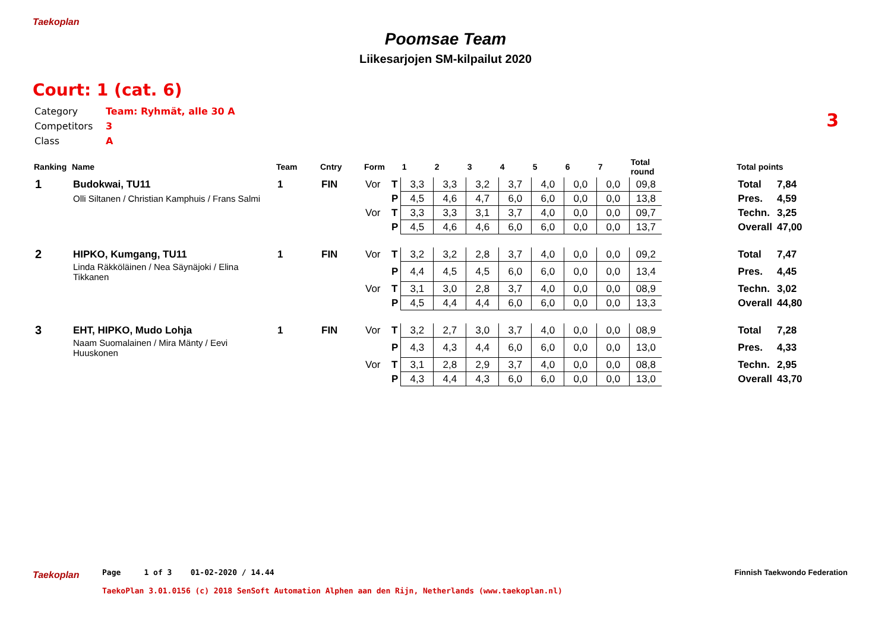Taekoplan
Poomsae Team
Liikesarjojen SM-kilpailut 2020
Court: 1 (cat. 6)
Category Team: Ryhmät, alle 30 A
Competitors 3
Class A
3
| Ranking | Name | Team | Cntry | Form | | 1 | 2 | 3 | 4 | 5 | 6 | 7 | Total round | | Total points | |
| --- | --- | --- | --- | --- | --- | --- | --- | --- | --- | --- | --- | --- | --- | --- | --- | --- |
| 1 | Budokwai, TU11 | 1 | FIN | Vor | T | 3,3 | 3,3 | 3,2 | 3,7 | 4,0 | 0,0 | 0,0 | 09,8 | | Total | 7,84 |
| | Olli Siltanen / Christian Kamphuis / Frans Salmi | | | | P | 4,5 | 4,6 | 4,7 | 6,0 | 6,0 | 0,0 | 0,0 | 13,8 | | Pres. | 4,59 |
| | | | | Vor | T | 3,3 | 3,3 | 3,1 | 3,7 | 4,0 | 0,0 | 0,0 | 09,7 | | Techn. | 3,25 |
| | | | | | P | 4,5 | 4,6 | 4,6 | 6,0 | 6,0 | 0,0 | 0,0 | 13,7 | | Overall | 47,00 |
| 2 | HIPKO, Kumgang, TU11 | 1 | FIN | Vor | T | 3,2 | 3,2 | 2,8 | 3,7 | 4,0 | 0,0 | 0,0 | 09,2 | | Total | 7,47 |
| | Linda Räkköläinen / Nea Säynäjoki / Elina Tikkanen | | | | P | 4,4 | 4,5 | 4,5 | 6,0 | 6,0 | 0,0 | 0,0 | 13,4 | | Pres. | 4,45 |
| | | | | Vor | T | 3,1 | 3,0 | 2,8 | 3,7 | 4,0 | 0,0 | 0,0 | 08,9 | | Techn. | 3,02 |
| | | | | | P | 4,5 | 4,4 | 4,4 | 6,0 | 6,0 | 0,0 | 0,0 | 13,3 | | Overall | 44,80 |
| 3 | EHT, HIPKO, Mudo Lohja | 1 | FIN | Vor | T | 3,2 | 2,7 | 3,0 | 3,7 | 4,0 | 0,0 | 0,0 | 08,9 | | Total | 7,28 |
| | Naam Suomalainen / Mira Mänty / Eevi Huuskonen | | | | P | 4,3 | 4,3 | 4,4 | 6,0 | 6,0 | 0,0 | 0,0 | 13,0 | | Pres. | 4,33 |
| | | | | Vor | T | 3,1 | 2,8 | 2,9 | 3,7 | 4,0 | 0,0 | 0,0 | 08,8 | | Techn. | 2,95 |
| | | | | | P | 4,3 | 4,4 | 4,3 | 6,0 | 6,0 | 0,0 | 0,0 | 13,0 | | Overall | 43,70 |
Taekoplan
Page 1 of 3 01-02-2020 / 14.44
Finnish Taekwondo Federation
TaekoPlan 3.01.0156 (c) 2018 SenSoft Automation Alphen aan den Rijn, Netherlands (www.taekoplan.nl)